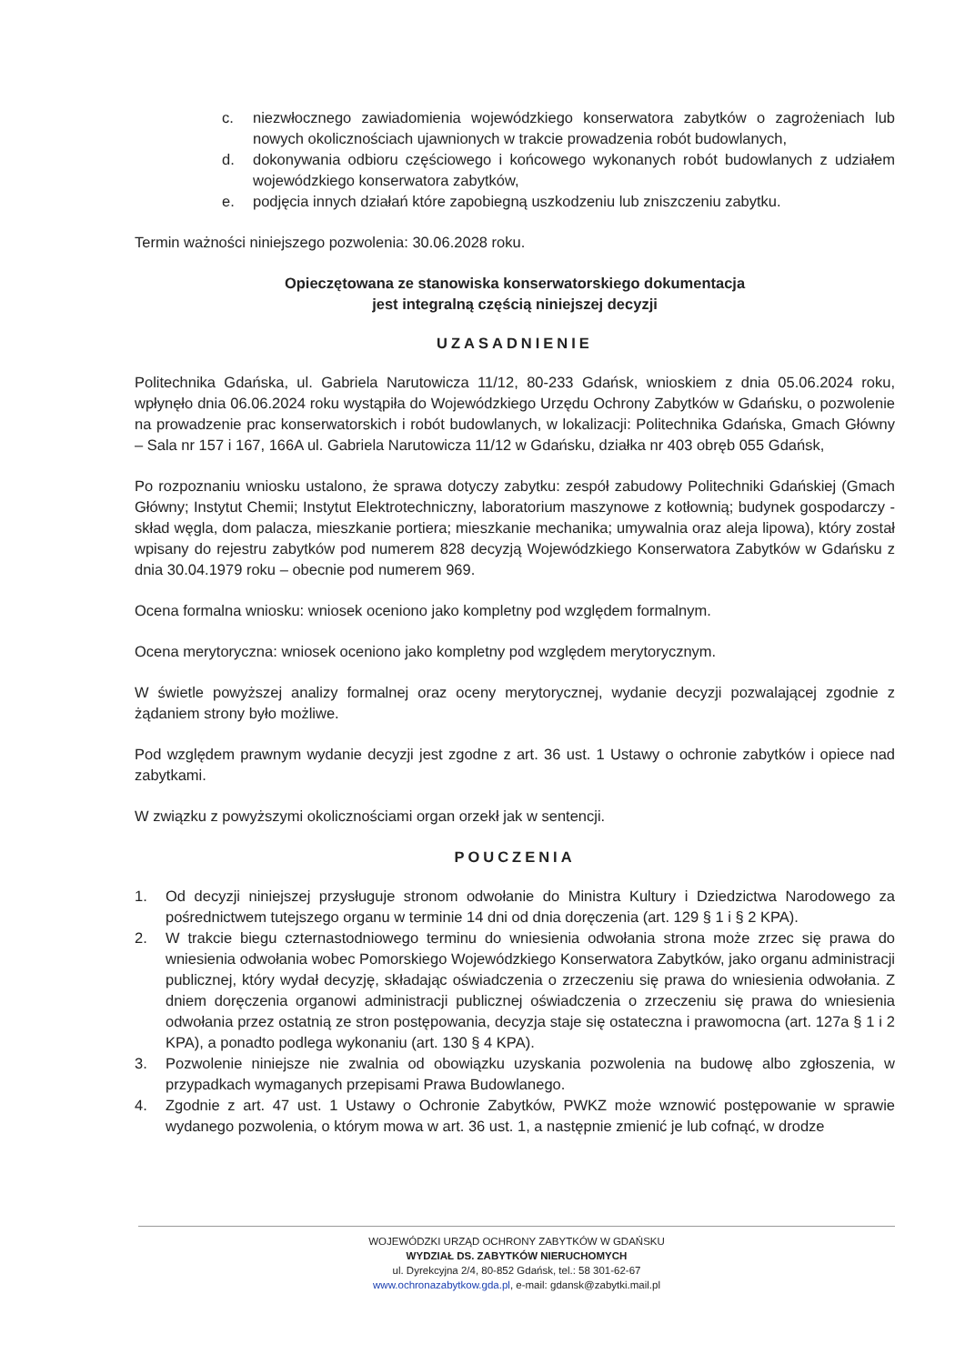c. niezwłocznego zawiadomienia wojewódzkiego konserwatora zabytków o zagrożeniach lub nowych okolicznościach ujawnionych w trakcie prowadzenia robót budowlanych,
d. dokonywania odbioru częściowego i końcowego wykonanych robót budowlanych z udziałem wojewódzkiego konserwatora zabytków,
e. podjęcia innych działań które zapobiegną uszkodzeniu lub zniszczeniu zabytku.
Termin ważności niniejszego pozwolenia: 30.06.2028 roku.
Opieczętowana ze stanowiska konserwatorskiego dokumentacja
jest integralną częścią niniejszej decyzji
UZASADNIENIE
Politechnika Gdańska, ul. Gabriela Narutowicza 11/12, 80-233 Gdańsk, wnioskiem z dnia 05.06.2024 roku, wpłynęło dnia 06.06.2024 roku wystąpiła do Wojewódzkiego Urzędu Ochrony Zabytków w Gdańsku, o pozwolenie na prowadzenie prac konserwatorskich i robót budowlanych, w lokalizacji: Politechnika Gdańska, Gmach Główny – Sala nr 157 i 167, 166A ul. Gabriela Narutowicza 11/12 w Gdańsku, działka nr 403 obręb 055 Gdańsk,
Po rozpoznaniu wniosku ustalono, że sprawa dotyczy zabytku: zespół zabudowy Politechniki Gdańskiej (Gmach Główny; Instytut Chemii; Instytut Elektrotechniczny, laboratorium maszynowe z kotłownią; budynek gospodarczy - skład węgla, dom palacza, mieszkanie portiera; mieszkanie mechanika; umywalnia oraz aleja lipowa), który został wpisany do rejestru zabytków pod numerem 828 decyzją Wojewódzkiego Konserwatora Zabytków w Gdańsku z dnia 30.04.1979 roku – obecnie pod numerem 969.
Ocena formalna wniosku: wniosek oceniono jako kompletny pod względem formalnym.
Ocena merytoryczna: wniosek oceniono jako kompletny pod względem merytorycznym.
W świetle powyższej analizy formalnej oraz oceny merytorycznej, wydanie decyzji pozwalającej zgodnie z żądaniem strony było możliwe.
Pod względem prawnym wydanie decyzji jest zgodne z art. 36 ust. 1 Ustawy o ochronie zabytków i opiece nad zabytkami.
W związku z powyższymi okolicznościami organ orzekł jak w sentencji.
POUCZENIA
1. Od decyzji niniejszej przysługuje stronom odwołanie do Ministra Kultury i Dziedzictwa Narodowego za pośrednictwem tutejszego organu w terminie 14 dni od dnia doręczenia (art. 129 § 1 i § 2 KPA).
2. W trakcie biegu czternastodniowego terminu do wniesienia odwołania strona może zrzec się prawa do wniesienia odwołania wobec Pomorskiego Wojewódzkiego Konserwatora Zabytków, jako organu administracji publicznej, który wydał decyzję, składając oświadczenia o zrzeczeniu się prawa do wniesienia odwołania. Z dniem doręczenia organowi administracji publicznej oświadczenia o zrzeczeniu się prawa do wniesienia odwołania przez ostatnią ze stron postępowania, decyzja staje się ostateczna i prawomocna (art. 127a § 1 i 2 KPA), a ponadto podlega wykonaniu (art. 130 § 4 KPA).
3. Pozwolenie niniejsze nie zwalnia od obowiązku uzyskania pozwolenia na budowę albo zgłoszenia, w przypadkach wymaganych przepisami Prawa Budowlanego.
4. Zgodnie z art. 47 ust. 1 Ustawy o Ochronie Zabytków, PWKZ może wznowić postępowanie w sprawie wydanego pozwolenia, o którym mowa w art. 36 ust. 1, a następnie zmienić je lub cofnąć, w drodze
WOJEWÓDZKI URZĄD OCHRONY ZABYTKÓW W GDAŃSKU
WYDZIAŁ DS. ZABYTKÓW NIERUCHOMYCH
ul. Dyrekcyjna 2/4, 80-852 Gdańsk, tel.: 58 301-62-67
www.ochronazabytkow.gda.pl, e-mail: gdansk@zabytki.mail.pl